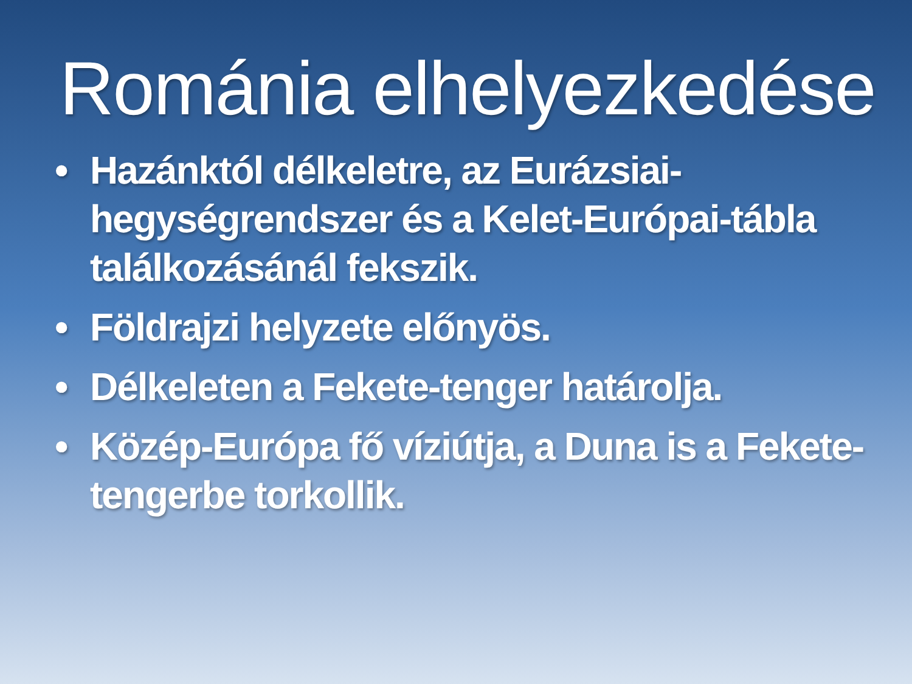Románia elhelyezkedése
• Hazánktól délkeletre, az Eurázsiai-hegységrendszer és a Kelet-Európai-tábla találkozásánál fekszik.
• Földrajzi helyzete előnyös.
• Délkeleten a Fekete-tenger határolja.
• Közép-Európa fő víziútja, a Duna is a Fekete-tengerbe torkollik.